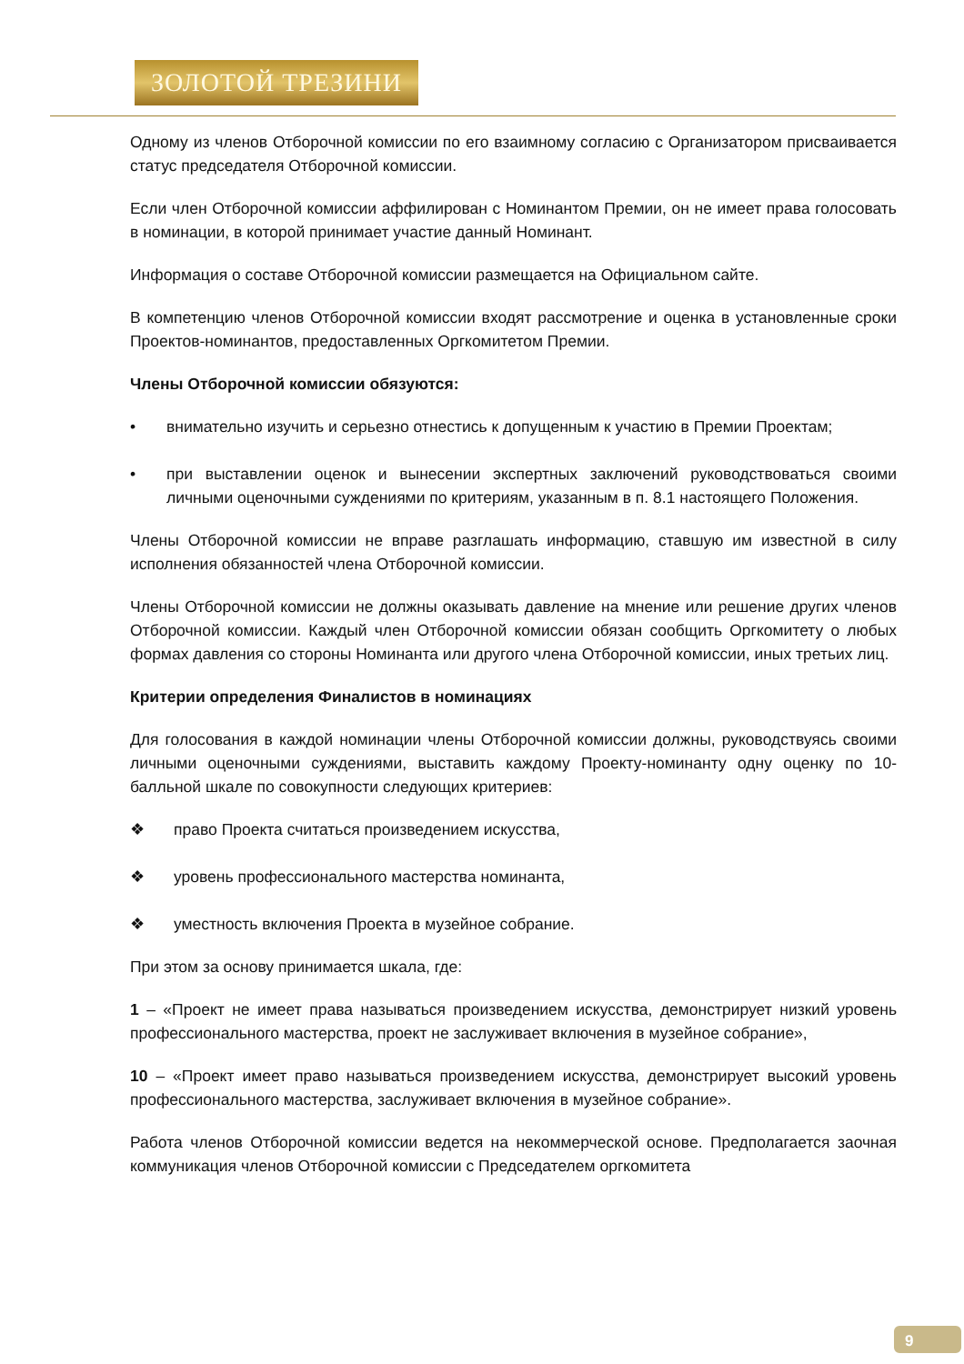ЗОЛОТОЙ ТРЕЗИНИ
Одному из членов Отборочной комиссии по его взаимному согласию с Организатором присваивается статус председателя Отборочной комиссии.
Если член Отборочной комиссии аффилирован с Номинантом Премии, он не имеет права голосовать в номинации, в которой принимает участие данный Номинант.
Информация о составе Отборочной комиссии размещается на Официальном сайте.
В компетенцию членов Отборочной комиссии входят рассмотрение и оценка в установленные сроки Проектов-номинантов, предоставленных Оргкомитетом Премии.
Члены Отборочной комиссии обязуются:
• внимательно изучить и серьезно отнестись к допущенным к участию в Премии Проектам;
• при выставлении оценок и вынесении экспертных заключений руководствоваться своими личными оценочными суждениями по критериям, указанным в п. 8.1 настоящего Положения.
Члены Отборочной комиссии не вправе разглашать информацию, ставшую им известной в силу исполнения обязанностей члена Отборочной комиссии.
Члены Отборочной комиссии не должны оказывать давление на мнение или решение других членов Отборочной комиссии. Каждый член Отборочной комиссии обязан сообщить Оргкомитету о любых формах давления со стороны Номинанта или другого члена Отборочной комиссии, иных третьих лиц.
Критерии определения Финалистов в номинациях
Для голосования в каждой номинации члены Отборочной комиссии должны, руководствуясь своими личными оценочными суждениями, выставить каждому Проекту-номинанту одну оценку по 10-балльной шкале по совокупности следующих критериев:
❖ право Проекта считаться произведением искусства,
❖ уровень профессионального мастерства номинанта,
❖ уместность включения Проекта в музейное собрание.
При этом за основу принимается шкала, где:
1 – «Проект не имеет права называться произведением искусства, демонстрирует низкий уровень профессионального мастерства, проект не заслуживает включения в музейное собрание»,
10 – «Проект имеет право называться произведением искусства, демонстрирует высокий уровень профессионального мастерства, заслуживает включения в музейное собрание».
Работа членов Отборочной комиссии ведется на некоммерческой основе. Предполагается заочная коммуникация членов Отборочной комиссии с Председателем оргкомитета
9